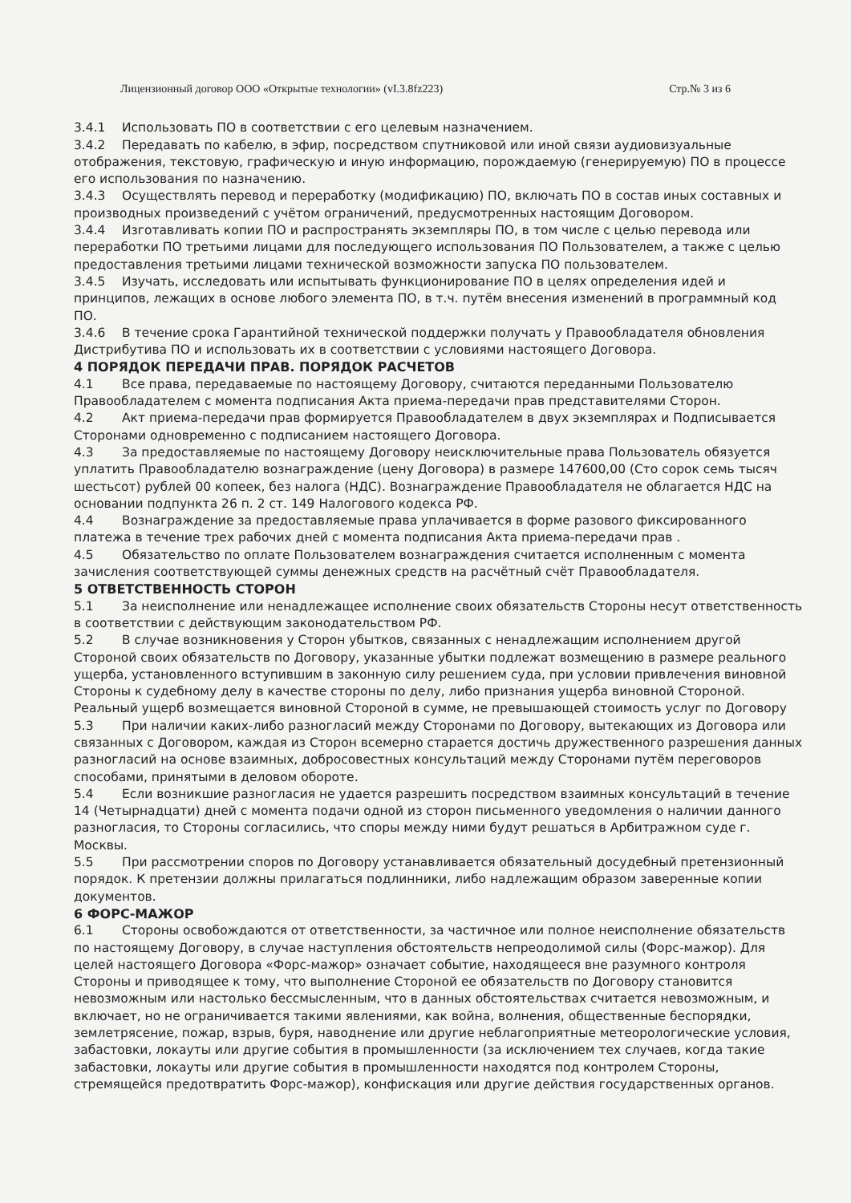Лицензионный договор ООО «Открытые технологии» (vI.3.8fz223) Стр.№ 3 из 6
3.4.1 Использовать ПО в соответствии с его целевым назначением.
3.4.2 Передавать по кабелю, в эфир, посредством спутниковой или иной связи аудиовизуальные отображения, текстовую, графическую и иную информацию, порождаемую (генерируемую) ПО в процессе его использования по назначению.
3.4.3 Осуществлять перевод и переработку (модификацию) ПО, включать ПО в состав иных составных и производных произведений с учётом ограничений, предусмотренных настоящим Договором.
3.4.4 Изготавливать копии ПО и распространять экземпляры ПО, в том числе с целью перевода или переработки ПО третьими лицами для последующего использования ПО Пользователем, а также с целью предоставления третьими лицами технической возможности запуска ПО пользователем.
3.4.5 Изучать, исследовать или испытывать функционирование ПО в целях определения идей и принципов, лежащих в основе любого элемента ПО, в т.ч. путём внесения изменений в программный код ПО.
3.4.6 В течение срока Гарантийной технической поддержки получать у Правообладателя обновления Дистрибутива ПО и использовать их в соответствии с условиями настоящего Договора.
4 ПОРЯДОК ПЕРЕДАЧИ ПРАВ. ПОРЯДОК РАСЧЕТОВ
4.1 Все права, передаваемые по настоящему Договору, считаются переданными Пользователю Правообладателем с момента подписания Акта приема-передачи прав представителями Сторон.
4.2 Акт приема-передачи прав формируется Правообладателем в двух экземплярах и Подписывается Сторонами одновременно с подписанием настоящего Договора.
4.3 За предоставляемые по настоящему Договору неисключительные права Пользователь обязуется уплатить Правообладателю вознаграждение (цену Договора) в размере 147600,00 (Сто сорок семь тысяч шестьсот) рублей 00 копеек, без налога (НДС). Вознаграждение Правообладателя не облагается НДС на основании подпункта 26 п. 2 ст. 149 Налогового кодекса РФ.
4.4 Вознаграждение за предоставляемые права уплачивается в форме разового фиксированного платежа в течение трех рабочих дней с момента подписания Акта приема-передачи прав .
4.5 Обязательство по оплате Пользователем вознаграждения считается исполненным с момента зачисления соответствующей суммы денежных средств на расчётный счёт Правообладателя.
5 ОТВЕТСТВЕННОСТЬ СТОРОН
5.1 За неисполнение или ненадлежащее исполнение своих обязательств Стороны несут ответственность в соответствии с действующим законодательством РФ.
5.2 В случае возникновения у Сторон убытков, связанных с ненадлежащим исполнением другой Стороной своих обязательств по Договору, указанные убытки подлежат возмещению в размере реального ущерба, установленного вступившим в законную силу решением суда, при условии привлечения виновной Стороны к судебному делу в качестве стороны по делу, либо признания ущерба виновной Стороной. Реальный ущерб возмещается виновной Стороной в сумме, не превышающей стоимость услуг по Договору
5.3 При наличии каких-либо разногласий между Сторонами по Договору, вытекающих из Договора или связанных с Договором, каждая из Сторон всемерно старается достичь дружественного разрешения данных разногласий на основе взаимных, добросовестных консультаций между Сторонами путём переговоров способами, принятыми в деловом обороте.
5.4 Если возникшие разногласия не удается разрешить посредством взаимных консультаций в течение 14 (Четырнадцати) дней с момента подачи одной из сторон письменного уведомления о наличии данного разногласия, то Стороны согласились, что споры между ними будут решаться в Арбитражном суде г. Москвы.
5.5 При рассмотрении споров по Договору устанавливается обязательный досудебный претензионный порядок. К претензии должны прилагаться подлинники, либо надлежащим образом заверенные копии документов.
6 ФОРС-МАЖОР
6.1 Стороны освобождаются от ответственности, за частичное или полное неисполнение обязательств по настоящему Договору, в случае наступления обстоятельств непреодолимой силы (Форс-мажор). Для целей настоящего Договора «Форс-мажор» означает событие, находящееся вне разумного контроля Стороны и приводящее к тому, что выполнение Стороной ее обязательств по Договору становится невозможным или настолько бессмысленным, что в данных обстоятельствах считается невозможным, и включает, но не ограничивается такими явлениями, как война, волнения, общественные беспорядки, землетрясение, пожар, взрыв, буря, наводнение или другие неблагоприятные метеорологические условия, забастовки, локауты или другие события в промышленности (за исключением тех случаев, когда такие забастовки, локауты или другие события в промышленности находятся под контролем Стороны, стремящейся предотвратить Форс-мажор), конфискация или другие действия государственных органов.